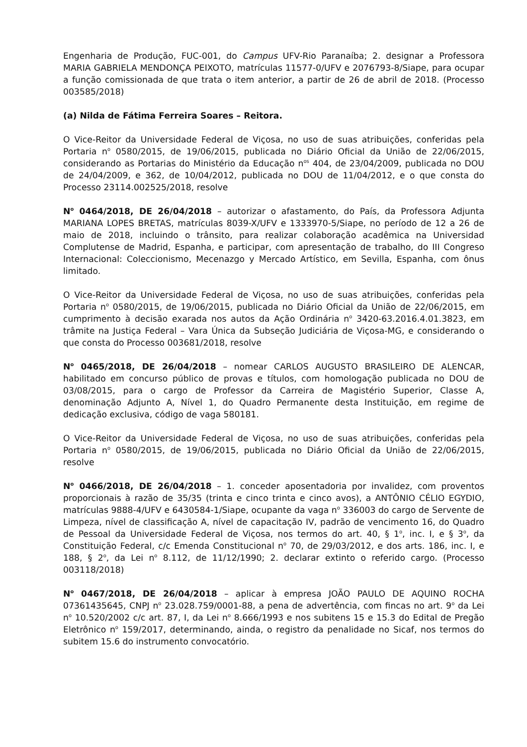Engenharia de Produção, FUC-001, do Campus UFV-Rio Paranaíba; 2. designar a Professora MARIA GABRIELA MENDONÇA PEIXOTO, matrículas 11577-0/UFV e 2076793-8/Siape, para ocupar a função comissionada de que trata o item anterior, a partir de 26 de abril de 2018. (Processo 003585/2018)
(a) Nilda de Fátima Ferreira Soares – Reitora.
O Vice-Reitor da Universidade Federal de Viçosa, no uso de suas atribuições, conferidas pela Portaria n<sup>o</sup> 0580/2015, de 19/06/2015, publicada no Diário Oficial da União de 22/06/2015, considerando as Portarias do Ministério da Educação n<sup>os</sup> 404, de 23/04/2009, publicada no DOU de 24/04/2009, e 362, de 10/04/2012, publicada no DOU de 11/04/2012, e o que consta do Processo 23114.002525/2018, resolve
N<sup>o</sup> 0464/2018, DE 26/04/2018 – autorizar o afastamento, do País, da Professora Adjunta MARIANA LOPES BRETAS, matrículas 8039-X/UFV e 1333970-5/Siape, no período de 12 a 26 de maio de 2018, incluindo o trânsito, para realizar colaboração acadêmica na Universidad Complutense de Madrid, Espanha, e participar, com apresentação de trabalho, do III Congreso Internacional: Coleccionismo, Mecenazgo y Mercado Artístico, em Sevilla, Espanha, com ônus limitado.
O Vice-Reitor da Universidade Federal de Viçosa, no uso de suas atribuições, conferidas pela Portaria n<sup>o</sup> 0580/2015, de 19/06/2015, publicada no Diário Oficial da União de 22/06/2015, em cumprimento à decisão exarada nos autos da Ação Ordinária n<sup>o</sup> 3420-63.2016.4.01.3823, em trâmite na Justiça Federal – Vara Única da Subseção Judiciária de Viçosa-MG, e considerando o que consta do Processo 003681/2018, resolve
N<sup>o</sup> 0465/2018, DE 26/04/2018 – nomear CARLOS AUGUSTO BRASILEIRO DE ALENCAR, habilitado em concurso público de provas e títulos, com homologação publicada no DOU de 03/08/2015, para o cargo de Professor da Carreira de Magistério Superior, Classe A, denominação Adjunto A, Nível 1, do Quadro Permanente desta Instituição, em regime de dedicação exclusiva, código de vaga 580181.
O Vice-Reitor da Universidade Federal de Viçosa, no uso de suas atribuições, conferidas pela Portaria n<sup>o</sup> 0580/2015, de 19/06/2015, publicada no Diário Oficial da União de 22/06/2015, resolve
N<sup>o</sup> 0466/2018, DE 26/04/2018 – 1. conceder aposentadoria por invalidez, com proventos proporcionais à razão de 35/35 (trinta e cinco trinta e cinco avos), a ANTÔNIO CÉLIO EGYDIO, matrículas 9888-4/UFV e 6430584-1/Siape, ocupante da vaga n<sup>o</sup> 336003 do cargo de Servente de Limpeza, nível de classificação A, nível de capacitação IV, padrão de vencimento 16, do Quadro de Pessoal da Universidade Federal de Viçosa, nos termos do art. 40, § 1<sup>o</sup>, inc. I, e § 3<sup>o</sup>, da Constituição Federal, c/c Emenda Constitucional n<sup>o</sup> 70, de 29/03/2012, e dos arts. 186, inc. I, e 188, § 2<sup>o</sup>, da Lei n<sup>o</sup> 8.112, de 11/12/1990; 2. declarar extinto o referido cargo. (Processo 003118/2018)
N<sup>o</sup> 0467/2018, DE 26/04/2018 – aplicar à empresa JOÃO PAULO DE AQUINO ROCHA 07361435645, CNPJ n<sup>o</sup> 23.028.759/0001-88, a pena de advertência, com fincas no art. 9<sup>o</sup> da Lei n<sup>o</sup> 10.520/2002 c/c art. 87, I, da Lei n<sup>o</sup> 8.666/1993 e nos subitens 15 e 15.3 do Edital de Pregão Eletrônico n<sup>o</sup> 159/2017, determinando, ainda, o registro da penalidade no Sicaf, nos termos do subitem 15.6 do instrumento convocatório.